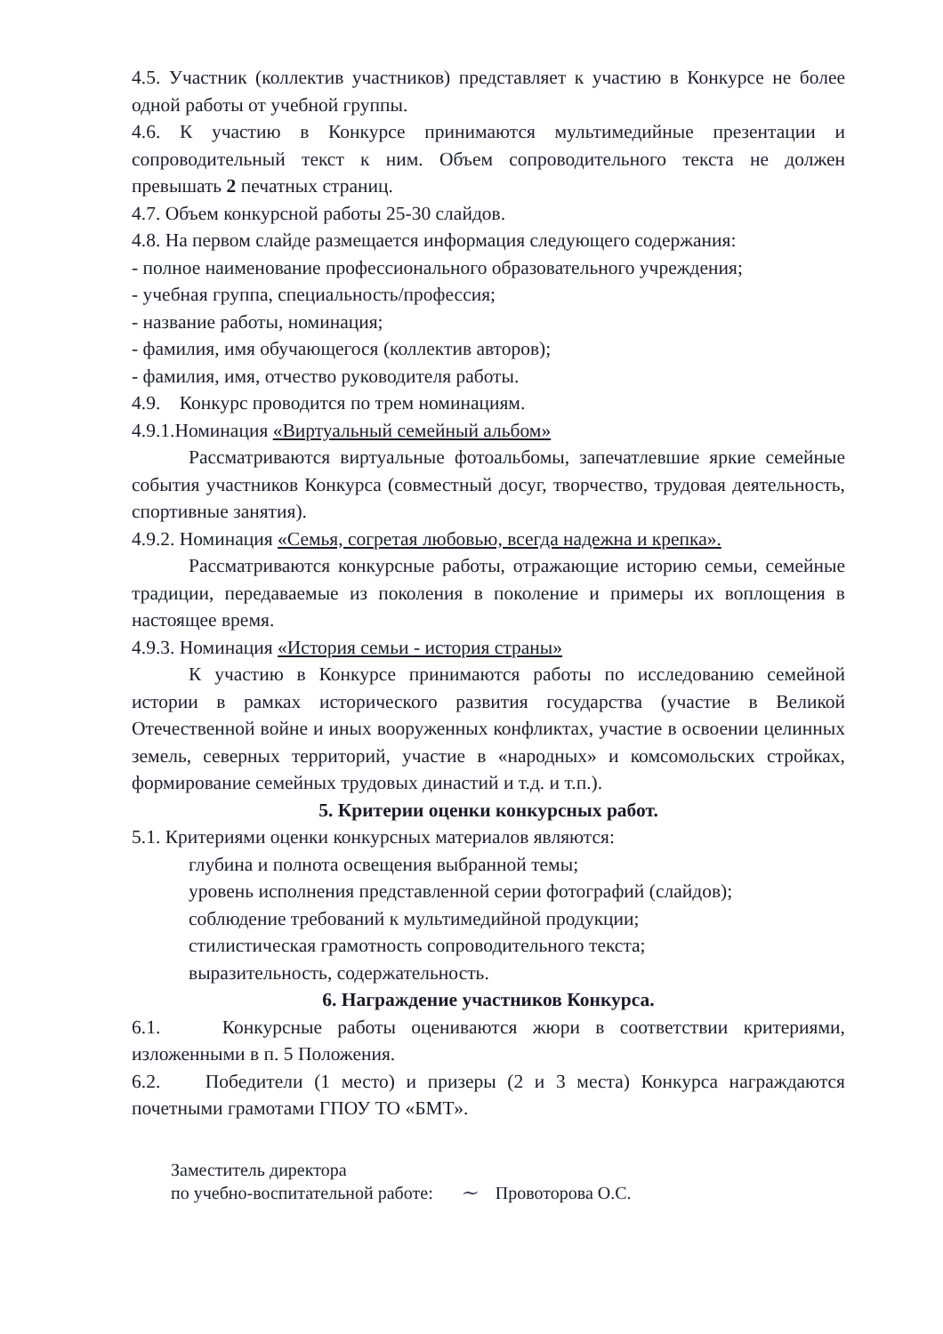4.5. Участник (коллектив участников) представляет к участию в Конкурсе не более одной работы от учебной группы.
4.6. К участию в Конкурсе принимаются мультимедийные презентации и сопроводительный текст к ним. Объем сопроводительного текста не должен превышать 2 печатных страниц.
4.7. Объем конкурсной работы 25-30 слайдов.
4.8. На первом слайде размещается информация следующего содержания:
- полное наименование профессионального образовательного учреждения;
- учебная группа, специальность/профессия;
- название работы, номинация;
- фамилия, имя обучающегося (коллектив авторов);
- фамилия, имя, отчество руководителя работы.
4.9. Конкурс проводится по трем номинациям.
4.9.1.Номинация «Виртуальный семейный альбом»
Рассматриваются виртуальные фотоальбомы, запечатлевшие яркие семейные события участников Конкурса (совместный досуг, творчество, трудовая деятельность, спортивные занятия).
4.9.2. Номинация «Семья, согретая любовью, всегда надежна и крепка».
Рассматриваются конкурсные работы, отражающие историю семьи, семейные традиции, передаваемые из поколения в поколение и примеры их воплощения в настоящее время.
4.9.3. Номинация «История семьи - история страны»
К участию в Конкурсе принимаются работы по исследованию семейной истории в рамках исторического развития государства (участие в Великой Отечественной войне и иных вооруженных конфликтах, участие в освоении целинных земель, северных территорий, участие в «народных» и комсомольских стройках, формирование семейных трудовых династий и т.д. и т.п.).
5. Критерии оценки конкурсных работ.
5.1. Критериями оценки конкурсных материалов являются:
глубина и полнота освещения выбранной темы;
уровень исполнения представленной серии фотографий (слайдов);
соблюдение требований к мультимедийной продукции;
стилистическая грамотность сопроводительного текста;
выразительность, содержательность.
6. Награждение участников Конкурса.
6.1. Конкурсные работы оцениваются жюри в соответствии критериями, изложенными в п. 5 Положения.
6.2. Победители (1 место) и призеры (2 и 3 места) Конкурса награждаются почетными грамотами ГПОУ ТО «БМТ».
Заместитель директора
по учебно-воспитательной работе:
~
Провоторова О.С.